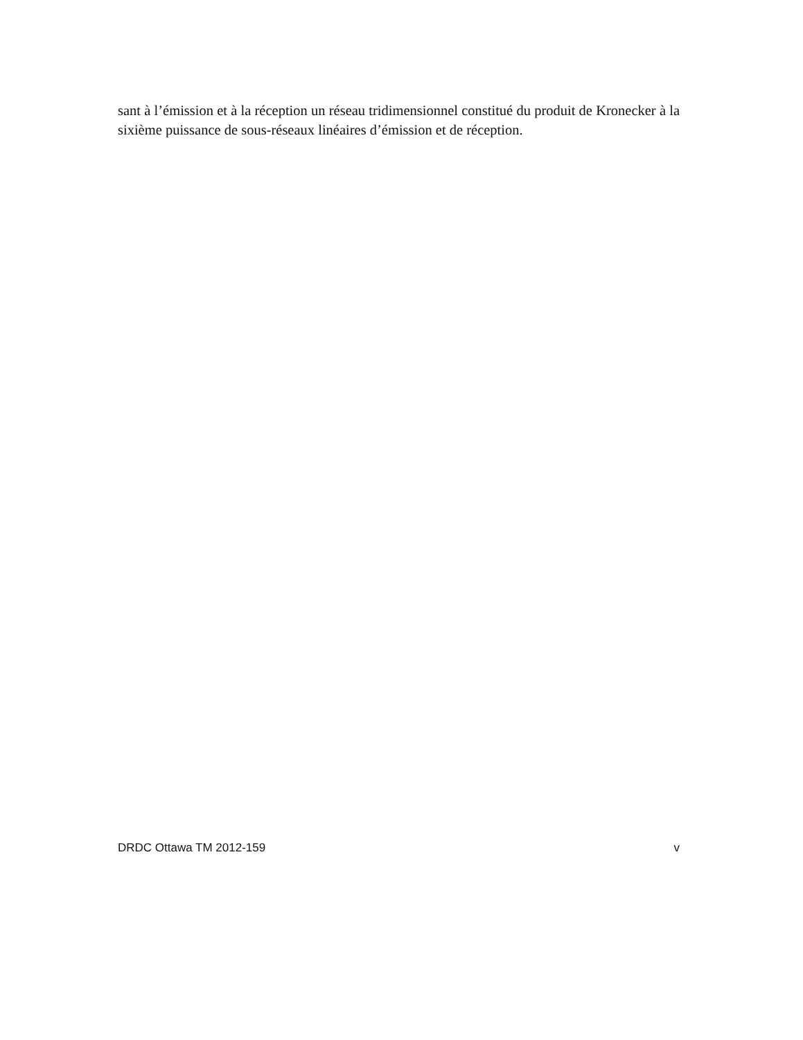sant à l’émission et à la réception un réseau tridimensionnel constitué du produit de Kronecker à la sixième puissance de sous-réseaux linéaires d’émission et de réception.
DRDC Ottawa TM 2012-159 v